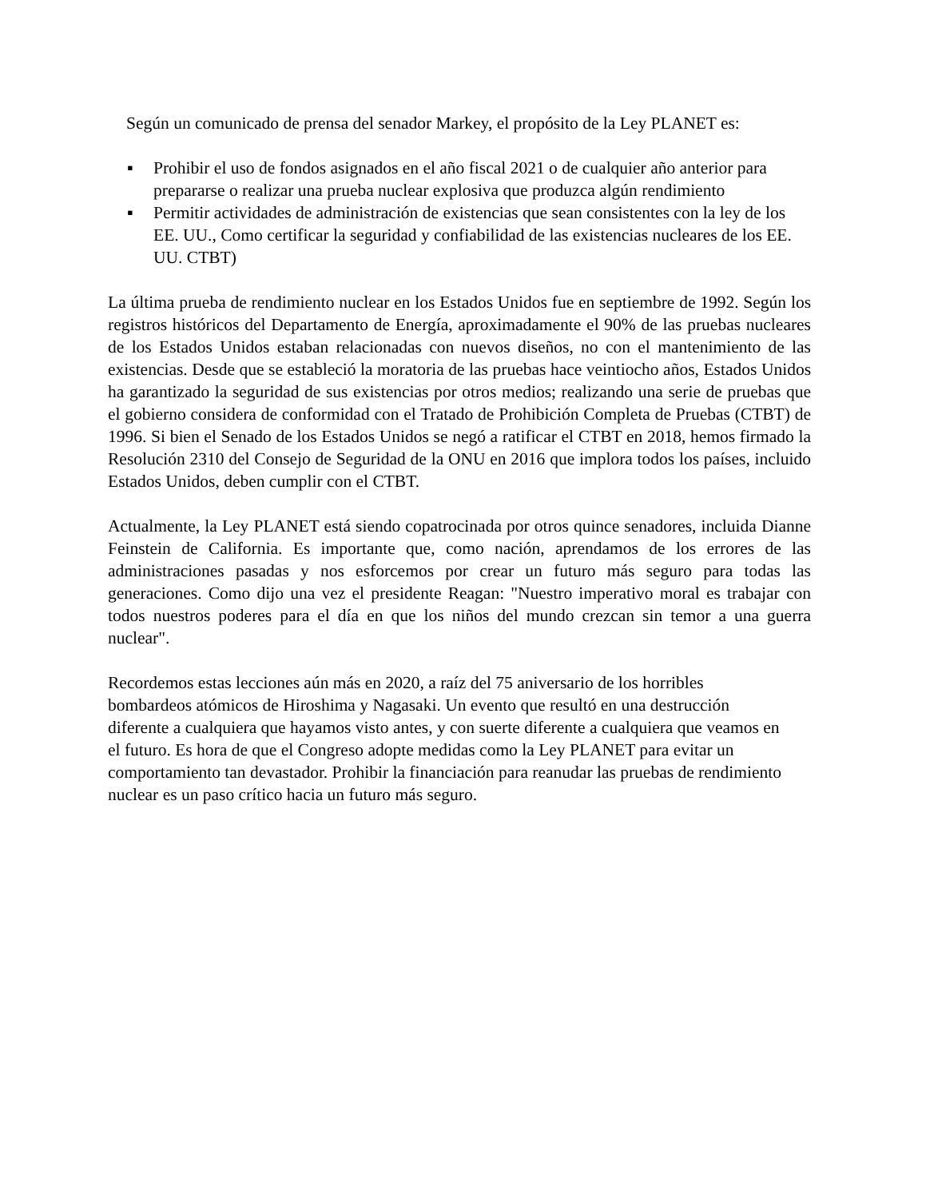Según un comunicado de prensa del senador Markey, el propósito de la Ley PLANET es:
▪ Prohibir el uso de fondos asignados en el año fiscal 2021 o de cualquier año anterior para prepararse o realizar una prueba nuclear explosiva que produzca algún rendimiento
▪ Permitir actividades de administración de existencias que sean consistentes con la ley de los EE. UU., Como certificar la seguridad y confiabilidad de las existencias nucleares de los EE. UU. CTBT)
La última prueba de rendimiento nuclear en los Estados Unidos fue en septiembre de 1992. Según los registros históricos del Departamento de Energía, aproximadamente el 90% de las pruebas nucleares de los Estados Unidos estaban relacionadas con nuevos diseños, no con el mantenimiento de las existencias. Desde que se estableció la moratoria de las pruebas hace veintiocho años, Estados Unidos ha garantizado la seguridad de sus existencias por otros medios; realizando una serie de pruebas que el gobierno considera de conformidad con el Tratado de Prohibición Completa de Pruebas (CTBT) de 1996. Si bien el Senado de los Estados Unidos se negó a ratificar el CTBT en 2018, hemos firmado la Resolución 2310 del Consejo de Seguridad de la ONU en 2016 que implora todos los países, incluido Estados Unidos, deben cumplir con el CTBT.
Actualmente, la Ley PLANET está siendo copatrocinada por otros quince senadores, incluida Dianne Feinstein de California. Es importante que, como nación, aprendamos de los errores de las administraciones pasadas y nos esforcemos por crear un futuro más seguro para todas las generaciones. Como dijo una vez el presidente Reagan: "Nuestro imperativo moral es trabajar con todos nuestros poderes para el día en que los niños del mundo crezcan sin temor a una guerra nuclear".
Recordemos estas lecciones aún más en 2020, a raíz del 75 aniversario de los horribles bombardeos atómicos de Hiroshima y Nagasaki. Un evento que resultó en una destrucción diferente a cualquiera que hayamos visto antes, y con suerte diferente a cualquiera que veamos en el futuro. Es hora de que el Congreso adopte medidas como la Ley PLANET para evitar un comportamiento tan devastador. Prohibir la financiación para reanudar las pruebas de rendimiento nuclear es un paso crítico hacia un futuro más seguro.